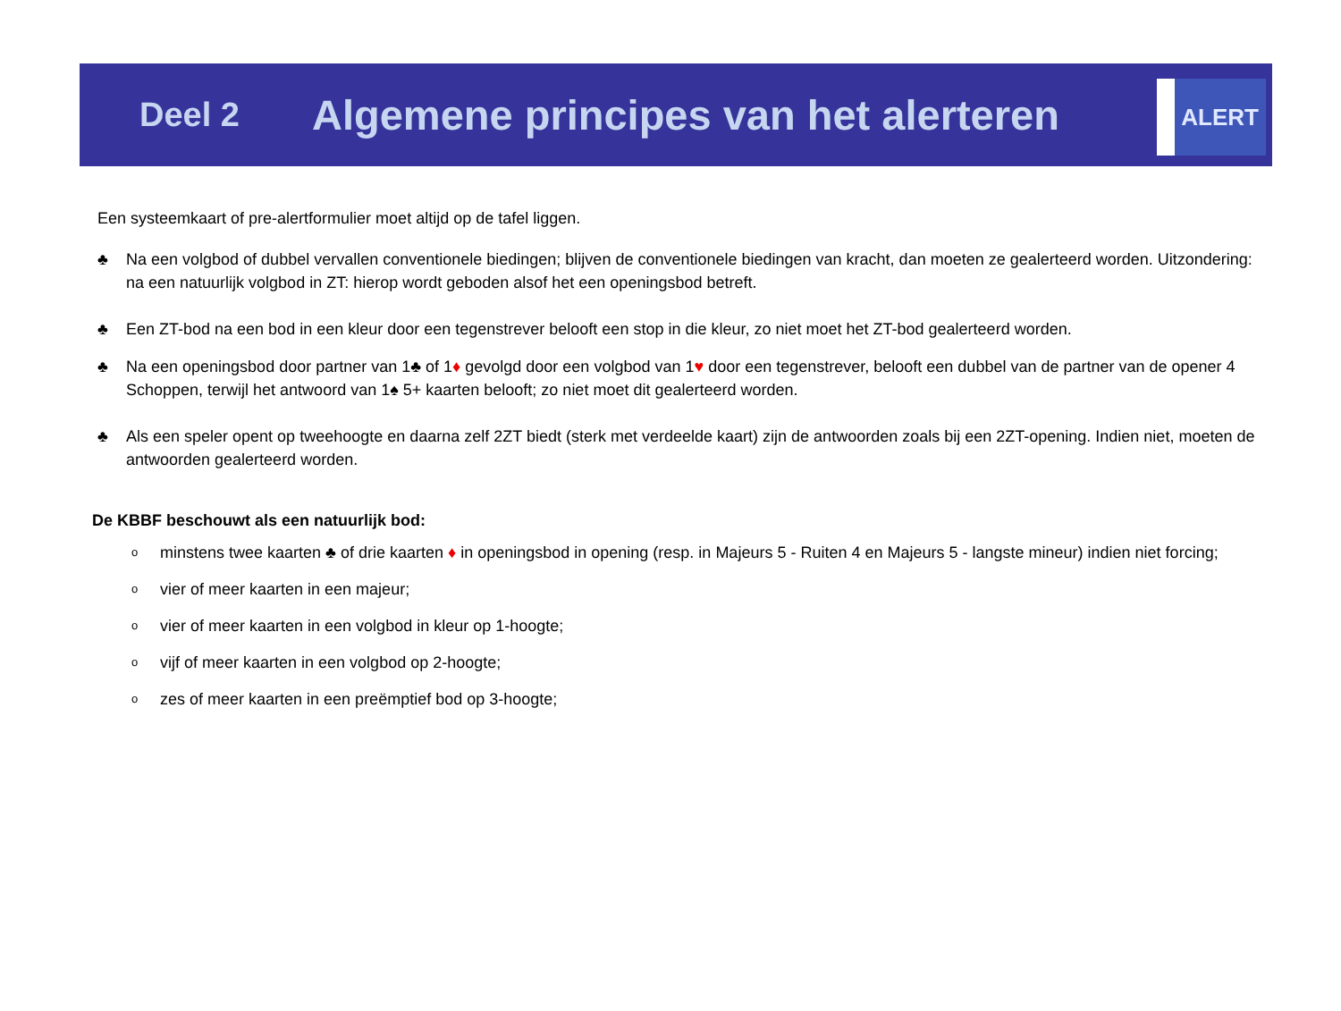Deel 2
Algemene principes van het alerteren
ALERT
Een systeemkaart of pre-alertformulier moet altijd op de tafel liggen.
♣ Na een volgbod of dubbel vervallen conventionele biedingen; blijven de conventionele biedingen van kracht, dan moeten ze gealerteerd worden. Uitzondering: na een natuurlijk volgbod in ZT: hierop wordt geboden alsof het een openingsbod betreft.
♣ Een ZT-bod na een bod in een kleur door een tegenstrever belooft een stop in die kleur, zo niet moet het ZT-bod gealerteerd worden.
♣ Na een openingsbod door partner van 1♣ of 1♦ gevolgd door een volgbod van 1♥ door een tegenstrever, belooft een dubbel van de partner van de opener 4 Schoppen, terwijl het antwoord van 1♠ 5+ kaarten belooft; zo niet moet dit gealerteerd worden.
♣ Als een speler opent op tweehoogte en daarna zelf 2ZT biedt (sterk met verdeelde kaart) zijn de antwoorden zoals bij een 2ZT-opening. Indien niet, moeten de antwoorden gealerteerd worden.
De KBBF beschouwt als een natuurlijk bod:
ominstens twee kaarten ♣ of drie kaarten ♦ in openingsbod in opening (resp. in Majeurs 5 - Ruiten 4 en Majeurs 5 - langste mineur) indien niet forcing;
ovier of meer kaarten in een majeur;
ovier of meer kaarten in een volgbod in kleur op 1-hoogte;
ovijf of meer kaarten in een volgbod op 2-hoogte;
ozes of meer kaarten in een preëmptief bod op 3-hoogte;